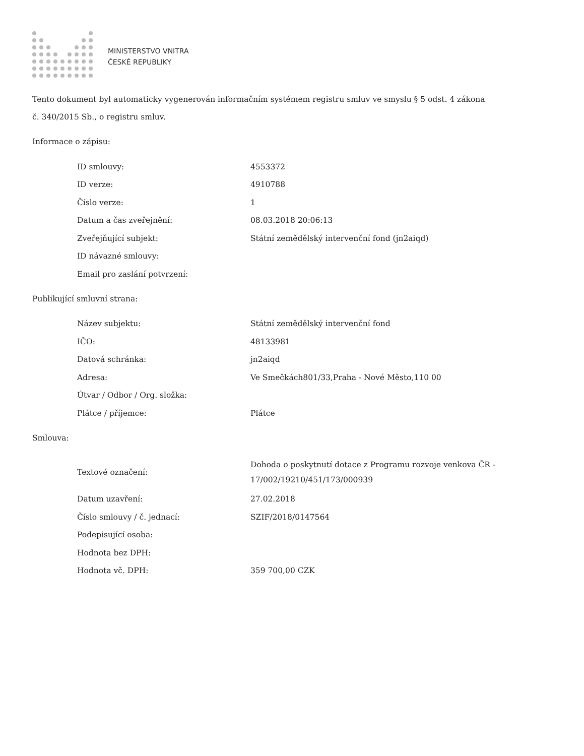MINISTERSTVO VNITRA
ČESKÉ REPUBLIKY
Tento dokument byl automaticky vygenerován informačním systémem registru smluv ve smyslu § 5 odst. 4 zákona
č. 340/2015 Sb., o registru smluv.
Informace o zápisu:
| ID smlouvy: | 4553372 |
| ID verze: | 4910788 |
| Číslo verze: | 1 |
| Datum a čas zveřejnění: | 08.03.2018 20:06:13 |
| Zveřejňující subjekt: | Státní zemědělský intervenční fond (jn2aiqd) |
| ID návazné smlouvy: | |
| Email pro zaslání potvrzení: | |
Publikující smluvní strana:
| Název subjektu: | Státní zemědělský intervenční fond |
| IČO: | 48133981 |
| Datová schránka: | jn2aiqd |
| Adresa: | Ve Smečkách801/33,Praha - Nové Město,110 00 |
| Útvar / Odbor / Org. složka: | |
| Plátce / příjemce: | Plátce |
Smlouva:
| Textové označení: | Dohoda o poskytnutí dotace z Programu rozvoje venkova ČR - 17/002/19210/451/173/000939 |
| Datum uzavření: | 27.02.2018 |
| Číslo smlouvy / č. jednací: | SZIF/2018/0147564 |
| Podepisující osoba: | |
| Hodnota bez DPH: | |
| Hodnota vč. DPH: | 359 700,00 CZK |